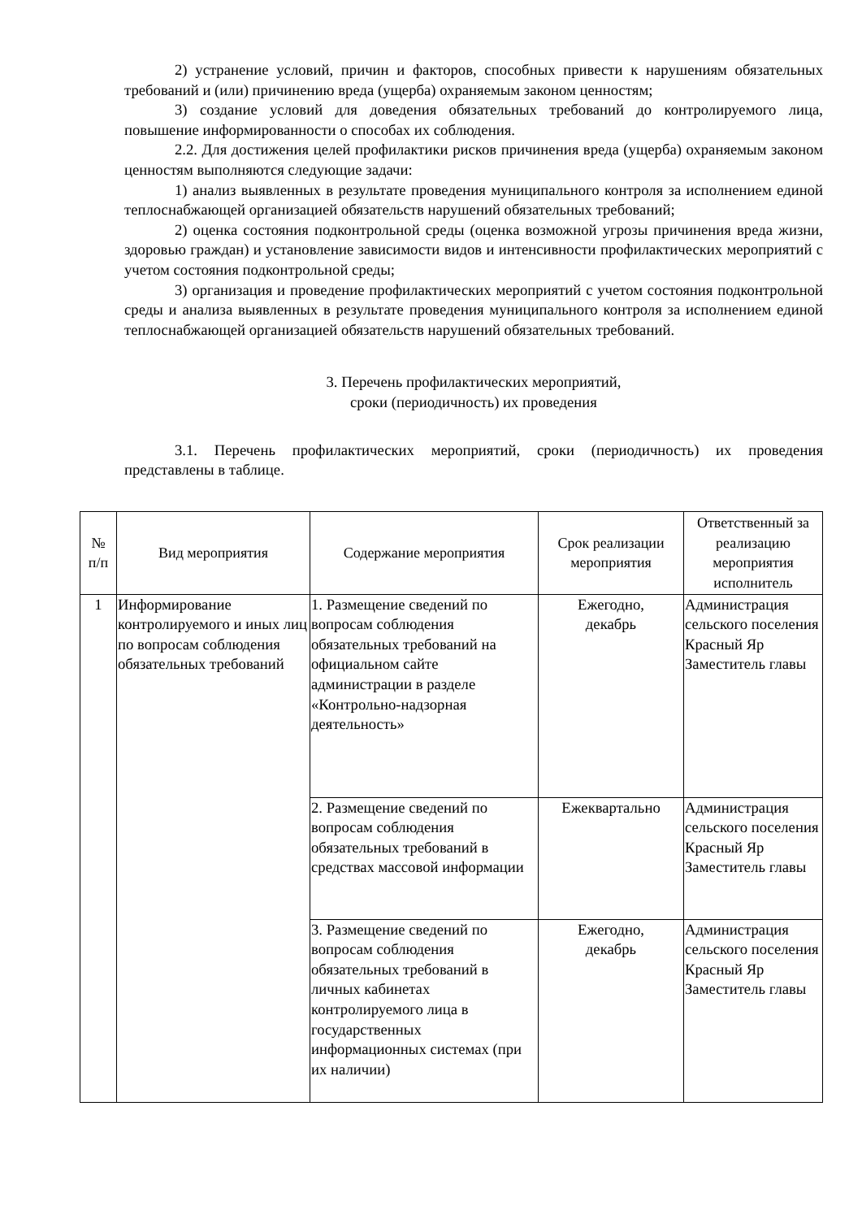2) устранение условий, причин и факторов, способных привести к нарушениям обязательных требований и (или) причинению вреда (ущерба) охраняемым законом ценностям;
3) создание условий для доведения обязательных требований до контролируемого лица, повышение информированности о способах их соблюдения.
2.2. Для достижения целей профилактики рисков причинения вреда (ущерба) охраняемым законом ценностям выполняются следующие задачи:
1) анализ выявленных в результате проведения муниципального контроля за исполнением единой теплоснабжающей организацией обязательств нарушений обязательных требований;
2) оценка состояния подконтрольной среды (оценка возможной угрозы причинения вреда жизни, здоровью граждан) и установление зависимости видов и интенсивности профилактических мероприятий с учетом состояния подконтрольной среды;
3) организация и проведение профилактических мероприятий с учетом состояния подконтрольной среды и анализа выявленных в результате проведения муниципального контроля за исполнением единой теплоснабжающей организацией обязательств нарушений обязательных требований.
3. Перечень профилактических мероприятий,
сроки (периодичность) их проведения
3.1. Перечень профилактических мероприятий, сроки (периодичность) их проведения представлены в таблице.
| № п/п | Вид мероприятия | Содержание мероприятия | Срок реализации мероприятия | Ответственный за реализацию мероприятия исполнитель |
| --- | --- | --- | --- | --- |
| 1 | Информирование контролируемого и иных лиц по вопросам соблюдения обязательных требований | 1. Размещение сведений по вопросам соблюдения обязательных требований на официальном сайте администрации в разделе «Контрольно-надзорная деятельность» | Ежегодно, декабрь | Администрация сельского поселения Красный Яр Заместитель главы |
| | | 2. Размещение сведений по вопросам соблюдения обязательных требований в средствах массовой информации | Ежеквартально | Администрация сельского поселения Красный Яр Заместитель главы |
| | | 3. Размещение сведений по вопросам соблюдения обязательных требований в личных кабинетах контролируемого лица в государственных информационных системах (при их наличии) | Ежегодно, декабрь | Администрация сельского поселения Красный Яр Заместитель главы |